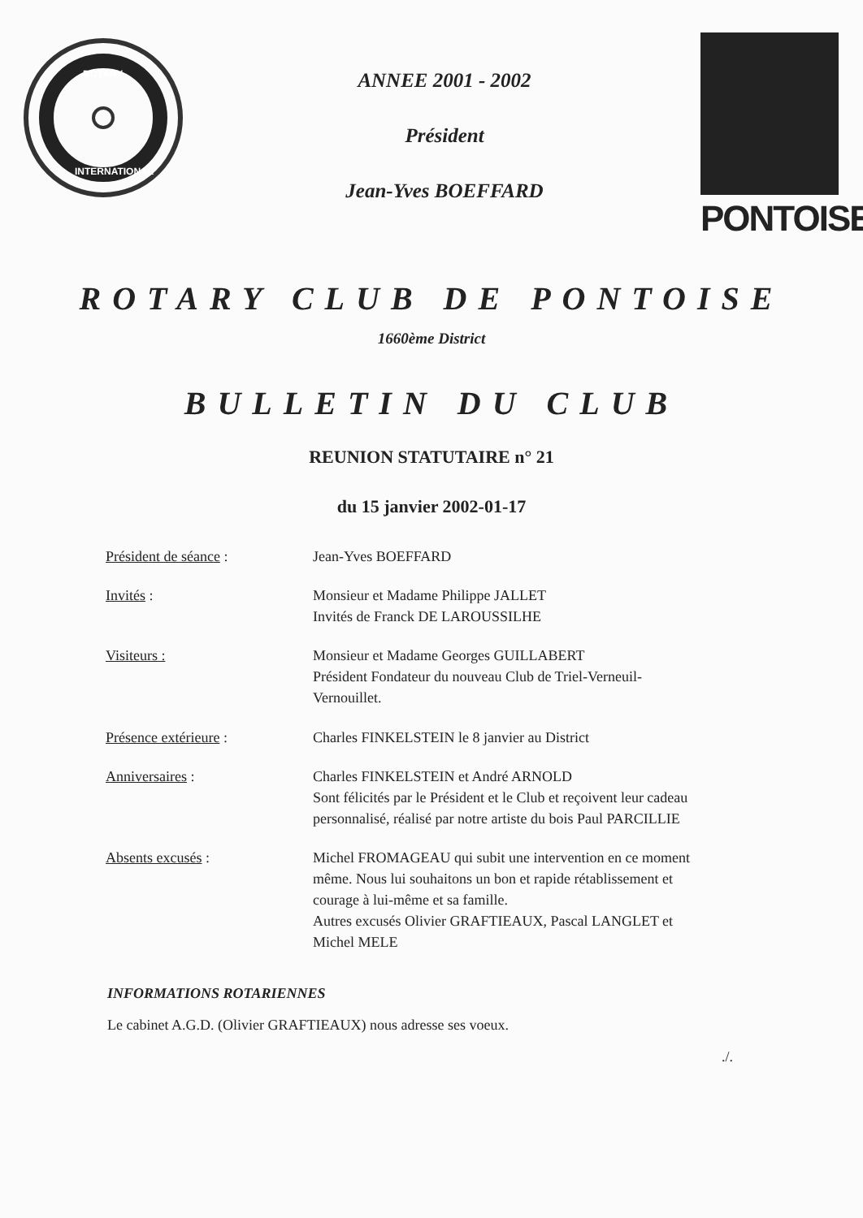ROTARY
INTERNATIONAL
ANNEE 2001 - 2002
Président
Jean-Yves BOEFFARD
PONTOISE
ROTARY CLUB DE PONTOISE
1660ème District
BULLETIN DU CLUB
REUNION STATUTAIRE n° 21
du 15 janvier 2002-01-17
| Président de séance : | Jean-Yves BOEFFARD |
| Invités : | Monsieur et Madame Philippe JALLET Invités de Franck DE LAROUSSILHE |
| Visiteurs : | Monsieur et Madame Georges GUILLABERT Président Fondateur du nouveau Club de Triel-Verneuil- Vernouillet. |
| Présence extérieure : | Charles FINKELSTEIN le 8 janvier au District |
| Anniversaires : | Charles FINKELSTEIN et André ARNOLD Sont félicités par le Président et le Club et reçoivent leur cadeau personnalisé, réalisé par notre artiste du bois Paul PARCILLIE |
| Absents excusés : | Michel FROMAGEAU qui subit une intervention en ce moment même. Nous lui souhaitons un bon et rapide rétablissement et courage à lui-même et sa famille. Autres excusés Olivier GRAFTIEAUX, Pascal LANGLET et Michel MELE |
INFORMATIONS ROTARIENNES
Le cabinet A.G.D. (Olivier GRAFTIEAUX) nous adresse ses voeux.
./.